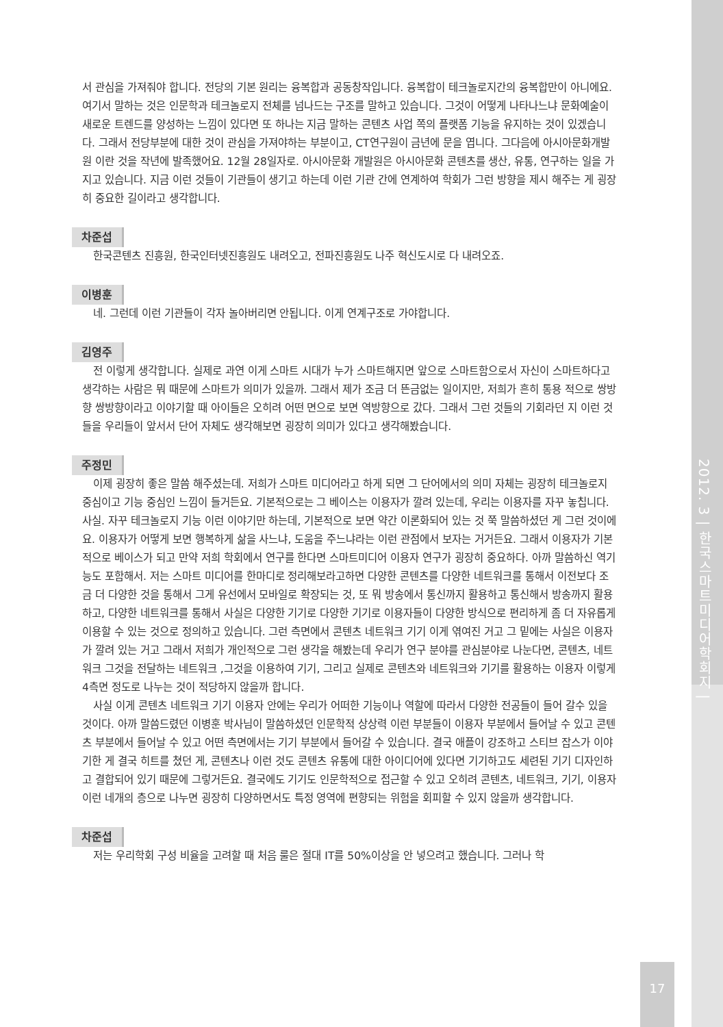2012. 3 | 한국스마트미디어학회지 |
서 관심을 가져줘야 합니다. 전당의 기본 원리는 융복합과 공동창작입니다. 융복합이 테크놀로지간의 융복합만이 아니에요. 여기서 말하는 것은 인문학과 테크놀로지 전체를 넘나드는 구조를 말하고 있습니다. 그것이 어떻게 나타나느냐 문화예술이 새로운 트렌드를 양성하는 느낌이 있다면 또 하나는 지금 말하는 콘텐츠 사업 쪽의 플랫폼 기능을 유지하는 것이 있겠습니다. 그래서 전당부분에 대한 것이 관심을 가져야하는 부분이고, CT연구원이 금년에 문을 엽니다. 그다음에 아시아문화개발원 이란 것을 작년에 발족했어요. 12월 28일자로. 아시아문화 개발원은 아시아문화 콘텐츠를 생산, 유통, 연구하는 일을 가지고 있습니다. 지금 이런 것들이 기관들이 생기고 하는데 이런 기관 간에 연계하여 학회가 그런 방향을 제시 해주는 게 굉장히 중요한 길이라고 생각합니다.
차준섭
한국콘텐츠 진흥원, 한국인터넷진흥원도 내려오고, 전파진흥원도 나주 혁신도시로 다 내려오죠.
이병훈
네. 그런데 이런 기관들이 각자 놀아버리면 안됩니다. 이게 연계구조로 가야합니다.
김영주
전 이렇게 생각합니다. 실제로 과연 이게 스마트 시대가 누가 스마트해지면 앞으로 스마트함으로서 자신이 스마트하다고 생각하는 사람은 뭐 때문에 스마트가 의미가 있을까. 그래서 제가 조금 더 뜬금없는 일이지만, 저희가 흔히 통용 적으로 쌍방향 쌍방향이라고 이야기할 때 아이들은 오히려 어떤 면으로 보면 역방향으로 갔다. 그래서 그런 것들의 기회라던 지 이런 것들을 우리들이 앞서서 단어 자체도 생각해보면 굉장히 의미가 있다고 생각해봤습니다.
주정민
이제 굉장히 좋은 말씀 해주셨는데. 저희가 스마트 미디어라고 하게 되면 그 단어에서의 의미 자체는 굉장히 테크놀로지 중심이고 기능 중심인 느낌이 들거든요. 기본적으로는 그 베이스는 이용자가 깔려 있는데, 우리는 이용자를 자꾸 놓칩니다. 사실. 자꾸 테크놀로지 기능 이런 이야기만 하는데, 기본적으로 보면 약간 이론화되어 있는 것 쭉 말씀하셨던 게 그런 것이에요. 이용자가 어떻게 보면 행복하게 삶을 사느냐, 도움을 주느냐라는 이런 관점에서 보자는 거거든요. 그래서 이용자가 기본적으로 베이스가 되고 만약 저희 학회에서 연구를 한다면 스마트미디어 이용자 연구가 굉장히 중요하다. 아까 말씀하신 역기능도 포함해서. 저는 스마트 미디어를 한마디로 정리해보라고하면 다양한 콘텐츠를 다양한 네트워크를 통해서 이전보다 조금 더 다양한 것을 통해서 그게 유선에서 모바일로 확장되는 것, 또 뭐 방송에서 통신까지 활용하고 통신해서 방송까지 활용하고, 다양한 네트워크를 통해서 사실은 다양한 기기로 다양한 기기로 이용자들이 다양한 방식으로 편리하게 좀 더 자유롭게 이용할 수 있는 것으로 정의하고 있습니다. 그런 측면에서 콘텐츠 네트워크 기기 이게 엮여진 거고 그 밑에는 사실은 이용자가 깔려 있는 거고 그래서 저희가 개인적으로 그런 생각을 해봤는데 우리가 연구 분야를 관심분야로 나눈다면, 콘텐츠, 네트워크 그것을 전달하는 네트워크 ,그것을 이용하여 기기, 그리고 실제로 콘텐츠와 네트워크와 기기를 활용하는 이용자 이렇게 4측면 정도로 나누는 것이 적당하지 않을까 합니다.
사실 이게 콘텐츠 네트워크 기기 이용자 안에는 우리가 어떠한 기능이나 역할에 따라서 다양한 전공들이 들어 갈수 있을 것이다. 아까 말씀드렸던 이병훈 박사님이 말씀하셨던 인문학적 상상력 이런 부분들이 이용자 부분에서 들어날 수 있고 콘텐츠 부분에서 들어날 수 있고 어떤 측면에서는 기기 부분에서 들어갈 수 있습니다. 결국 애플이 강조하고 스티브 잡스가 이야기한 게 결국 히트를 쳤던 게, 콘텐츠나 이런 것도 콘텐츠 유통에 대한 아이디어에 있다면 기기하고도 세련된 기기 디자인하고 결합되어 있기 때문에 그렇거든요. 결국에도 기기도 인문학적으로 접근할 수 있고 오히려 콘텐츠, 네트워크, 기기, 이용자 이런 네개의 층으로 나누면 굉장히 다양하면서도 특정 영역에 편향되는 위험을 회피할 수 있지 않을까 생각합니다.
차준섭
저는 우리학회 구성 비율을 고려할 때 처음 룰은 절대 IT를 50%이상을 안 넣으려고 했습니다. 그러나 학
17